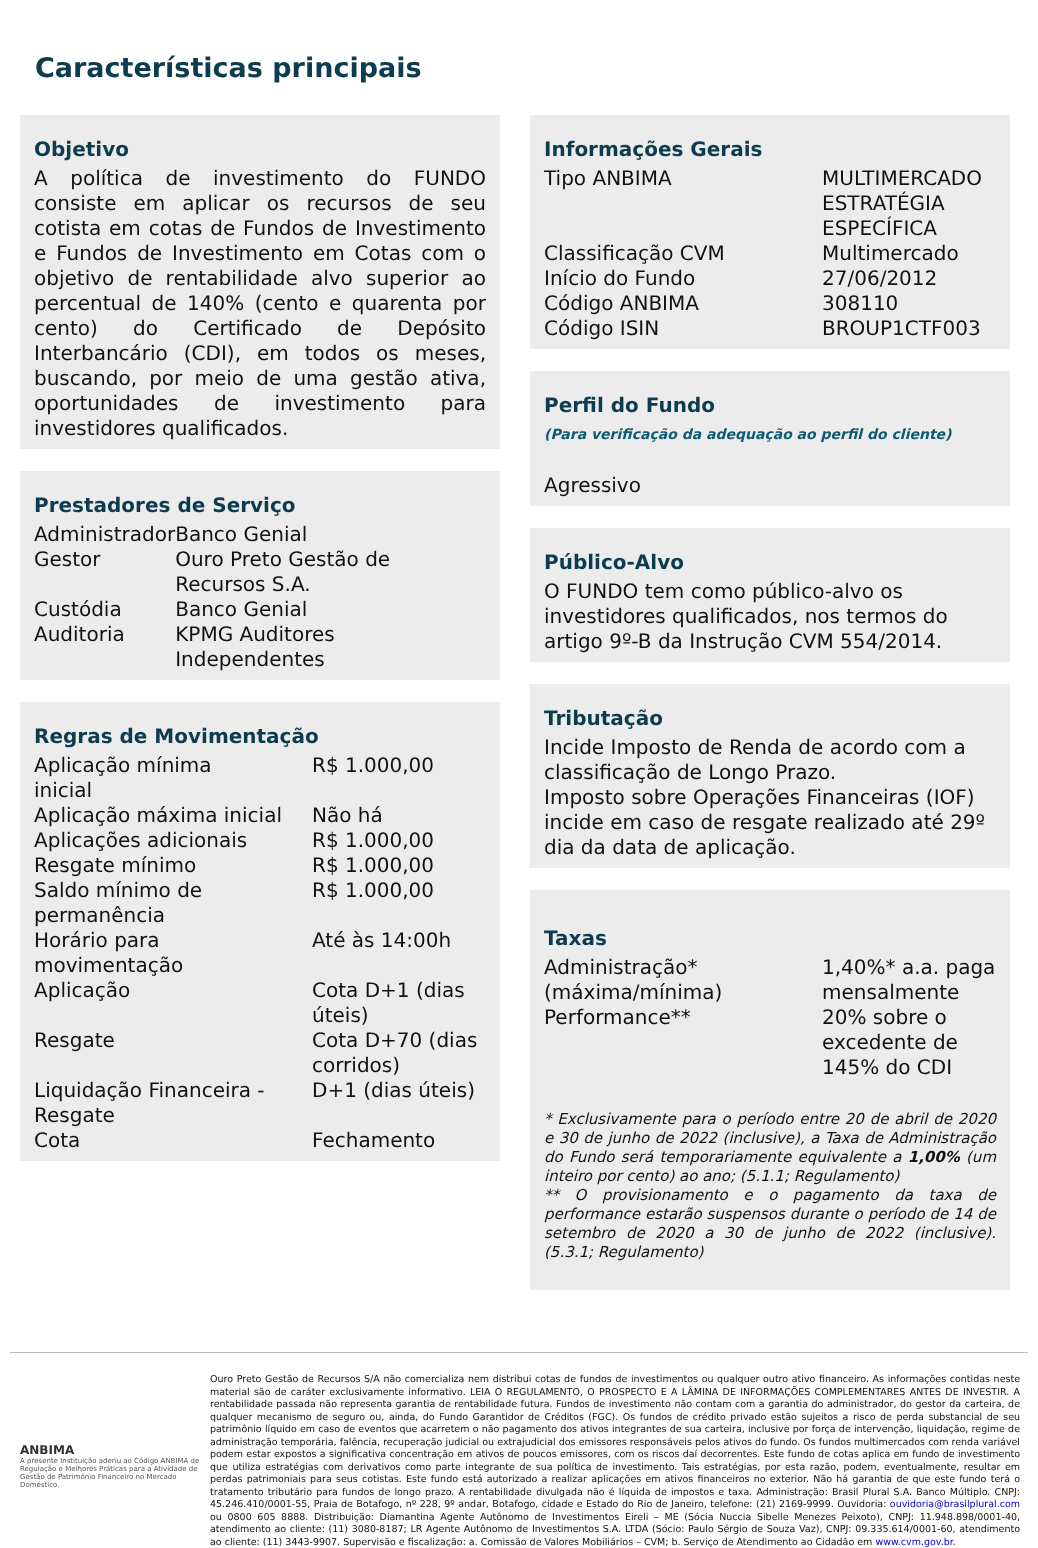Características principais
Objetivo
A política de investimento do FUNDO consiste em aplicar os recursos de seu cotista em cotas de Fundos de Investimento e Fundos de Investimento em Cotas com o objetivo de rentabilidade alvo superior ao percentual de 140% (cento e quarenta por cento) do Certificado de Depósito Interbancário (CDI), em todos os meses, buscando, por meio de uma gestão ativa, oportunidades de investimento para investidores qualificados.
Prestadores de Serviço
| Administrador | Banco Genial |
| Gestor | Ouro Preto Gestão de Recursos S.A. |
| Custódia | Banco Genial |
| Auditoria | KPMG Auditores Independentes |
Regras de Movimentação
| Aplicação mínima inicial | R$ 1.000,00 |
| Aplicação máxima inicial | Não há |
| Aplicações adicionais | R$ 1.000,00 |
| Resgate mínimo | R$ 1.000,00 |
| Saldo mínimo de permanência | R$ 1.000,00 |
| Horário para movimentação | Até às 14:00h |
| Aplicação | Cota D+1 (dias úteis) |
| Resgate | Cota D+70 (dias corridos) |
| Liquidação Financeira - Resgate | D+1 (dias úteis) |
| Cota | Fechamento |
Informações Gerais
| Tipo ANBIMA | MULTIMERCADO ESTRATÉGIA ESPECÍFICA |
| Classificação CVM | Multimercado |
| Início do Fundo | 27/06/2012 |
| Código ANBIMA | 308110 |
| Código ISIN | BROUP1CTF003 |
Perfil do Fundo
(Para verificação da adequação ao perfil do cliente)
Agressivo
Público-Alvo
O FUNDO tem como público-alvo os investidores qualificados, nos termos do artigo 9º-B da Instrução CVM 554/2014.
Tributação
Incide Imposto de Renda de acordo com a classificação de Longo Prazo.
Imposto sobre Operações Financeiras (IOF) incide em caso de resgate realizado até 29º dia da data de aplicação.
Taxas
| Administração* (máxima/mínima) | 1,40%* a.a. paga mensalmente |
| Performance** | 20% sobre o excedente de 145% do CDI |
* Exclusivamente para o período entre 20 de abril de 2020 e 30 de junho de 2022 (inclusive), a Taxa de Administração do Fundo será temporariamente equivalente a 1,00% (um inteiro por cento) ao ano; (5.1.1; Regulamento)
** O provisionamento e o pagamento da taxa de performance estarão suspensos durante o período de 14 de setembro de 2020 a 30 de junho de 2022 (inclusive). (5.3.1; Regulamento)
ANBIMA
A presente Instituição aderiu ao Código ANBIMA de Regulação e Melhores Práticas para a Atividade de Gestão de Patrimônio Financeiro no Mercado Doméstico.
Ouro Preto Gestão de Recursos S/A não comercializa nem distribui cotas de fundos de investimentos ou qualquer outro ativo financeiro. As informações contidas neste material são de caráter exclusivamente informativo. LEIA O REGULAMENTO, O PROSPECTO E A LÂMINA DE INFORMAÇÕES COMPLEMENTARES ANTES DE INVESTIR. A rentabilidade passada não representa garantia de rentabilidade futura. Fundos de investimento não contam com a garantia do administrador, do gestor da carteira, de qualquer mecanismo de seguro ou, ainda, do Fundo Garantidor de Créditos (FGC). Os fundos de crédito privado estão sujeitos a risco de perda substancial de seu patrimônio líquido em caso de eventos que acarretem o não pagamento dos ativos integrantes de sua carteira, inclusive por força de intervenção, liquidação, regime de administração temporária, falência, recuperação judicial ou extrajudicial dos emissores responsáveis pelos ativos do fundo. Os fundos multimercados com renda variável podem estar expostos a significativa concentração em ativos de poucos emissores, com os riscos daí decorrentes. Este fundo de cotas aplica em fundo de investimento que utiliza estratégias com derivativos como parte integrante de sua política de investimento. Tais estratégias, por esta razão, podem, eventualmente, resultar em perdas patrimoniais para seus cotistas. Este fundo está autorizado a realizar aplicações em ativos financeiros no exterior. Não há garantia de que este fundo terá o tratamento tributário para fundos de longo prazo. A rentabilidade divulgada não é líquida de impostos e taxa. Administração: Brasil Plural S.A. Banco Múltiplo. CNPJ: 45.246.410/0001-55, Praia de Botafogo, nº 228, 9º andar, Botafogo, cidade e Estado do Rio de Janeiro, telefone: (21) 2169-9999. Ouvidoria: ouvidoria@brasilplural.com ou 0800 605 8888. Distribuição: Diamantina Agente Autônomo de Investimentos Eireli – ME (Sócia Nuccia Sibelle Menezes Peixoto), CNPJ: 11.948.898/0001-40, atendimento ao cliente: (11) 3080-8187; LR Agente Autônomo de Investimentos S.A. LTDA (Sócio: Paulo Sérgio de Souza Vaz), CNPJ: 09.335.614/0001-60, atendimento ao cliente: (11) 3443-9907. Supervisão e fiscalização: a. Comissão de Valores Mobiliários – CVM; b. Serviço de Atendimento ao Cidadão em www.cvm.gov.br.